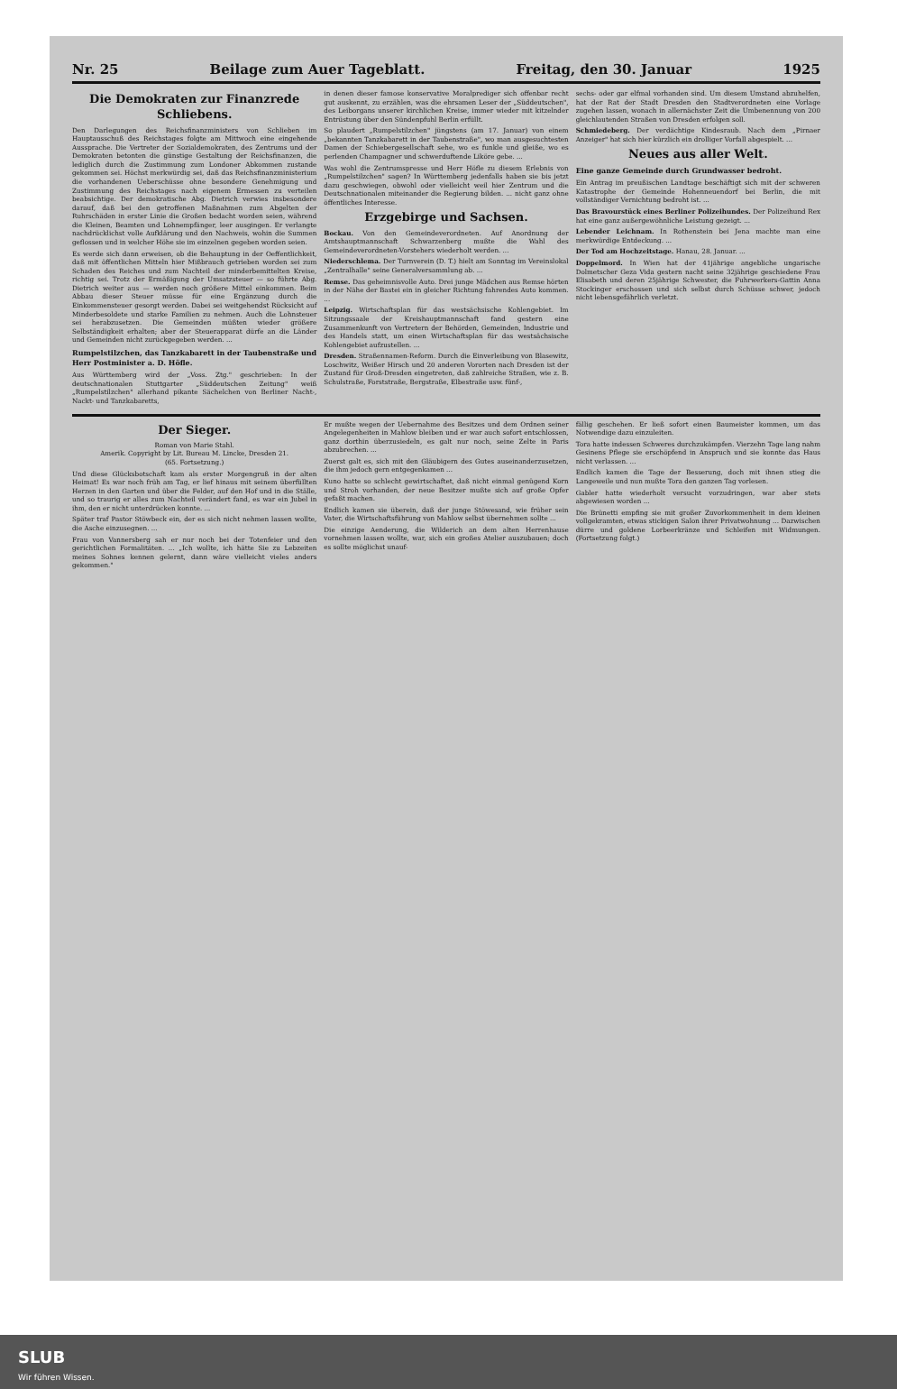Nr. 25 Beilage zum Auer Tageblatt. Freitag, den 30. Januar 1925
Die Demokraten zur Finanzrede Schliebens.
Den Darlegungen des Reichsfinanzministers von Schlieben im Hauptausschuß des Reichstages folgte am Mittwoch eine eingehende Aussprache. Die Vertreter der Sozialdemokraten, des Zentrums und der Demokraten betonten die günstige Gestaltung der Reichsfinanzen, die lediglich durch die Zustimmung zum Londoner Abkommen zustande gekommen sei. Höchst merkwürdig sei, daß das Reichsfinanzministerium die vorhandenen Ueberschüsse ohne besondere Genehmigung und Zustimmung des Reichstages nach eigenem Ermessen zu verteilen beabsichtige. Der demokratische Abg. Dietrich verwies insbesondere darauf, daß bei den getroffenen Maßnahmen zum Abgelten der Ruhrschäden in erster Linie die Großen bedacht worden seien, während die Kleinen, Beamten und Lohnempfänger, leer ausgingen. Er verlangte nachdrücklichst volle Aufklärung und den Nachweis, wohin die Summen geflossen und in welcher Höhe sie im einzelnen gegeben worden seien.
Es werde sich dann erweisen, ob die Behauptung in der Oeffentlichkeit, daß mit öffentlichen Mitteln hier Mißbrauch getrieben worden sei zum Schaden des Reiches und zum Nachteil der minderbemittelten Kreise, richtig sei. Trotz der Ermäßigung der Umsatzsteuer — so führte Abg. Dietrich weiter aus — werden noch größere Mittel einkommen. Beim Abbau dieser Steuer müsse für eine Ergänzung durch die Einkommensteuer gesorgt werden. Dabei sei weitgehendst Rücksicht auf Minderbesoldete und starke Familien zu nehmen. Auch die Lohnsteuer sei herabzusetzen. Die Gemeinden müßten wieder größere Selbständigkeit erhalten; aber der Steuerapparat dürfe an die Länder und Gemeinden nicht zurückgegeben werden. ...
Rumpelstilzchen, das Tanzkabarett in der Taubenstraße und Herr Postminister a. D. Höfle.
Aus Württemberg wird der „Voss. Ztg." geschrieben: In der deutschnationalen Stuttgarter „Süddeutschen Zeitung" weiß „Rumpelstilzchen" allerhand pikante Sächelchen von Berliner Nacht-, Nackt- und Tanzkabaretts,
in denen dieser famose konservative Moralprediger sich offenbar recht gut auskennt, zu erzählen, was die ehrsamen Leser der „Süddeutschen", des Leiborgans unserer kirchlichen Kreise, immer wieder mit kitzelnder Entrüstung über den Sündenpfuhl Berlin erfüllt.
So plaudert „Rumpelstilzchen" jüngstens (am 17. Januar) von einem „bekannten Tanzkabarett in der Taubenstraße", wo man ausgesuchtesten Damen der Schiebergesellschaft sehe, wo es funkle und gleiße, wo es perlenden Champagner und schwerduftende Liköre gebe. ...
Was wohl die Zentrumspresse und Herr Höfle zu diesem Erlebnis von „Rumpelstilzchen" sagen? In Württemberg jedenfalls haben sie bis jetzt dazu geschwiegen, obwohl oder vielleicht weil hier Zentrum und die Deutschnationalen miteinander die Regierung bilden. ... nicht ganz ohne öffentliches Interesse.
Erzgebirge und Sachsen.
Bockau. Von den Gemeindeverordneten. Auf Anordnung der Amtshauptmannschaft Schwarzenberg mußte die Wahl des Gemeindeverordneten-Vorstehers wiederholt werden. ...
Niederschlema. Der Turnverein (D. T.) hielt am Sonntag im Vereinslokal „Zentralhalle" seine Generalversammlung ab. ...
Remse. Das geheimnisvolle Auto. Drei junge Mädchen aus Remse hörten in der Nähe der Bastei ein in gleicher Richtung fahrendes Auto kommen. ...
Leipzig. Wirtschaftsplan für das westsächsische Kohlengebiet. Im Sitzungssaale der Kreishauptmannschaft fand gestern eine Zusammenkunft von Vertretern der Behörden, Gemeinden, Industrie und des Handels statt, um einen Wirtschaftsplan für das westsächsische Kohlengebiet aufzustellen. ...
Dresden. Straßennamen-Reform. Durch die Einverleibung von Blasewitz, Loschwitz, Weißer Hirsch und 20 anderen Vororten nach Dresden ist der Zustand für Groß-Dresden eingetreten, daß zahlreiche Straßen, wie z. B. Schulstraße, Forststraße, Bergstraße, Elbestraße usw. fünf-,
sechs- oder gar elfmal vorhanden sind. Um diesem Umstand abzuhelfen, hat der Rat der Stadt Dresden den Stadtverordneten eine Vorlage zugehen lassen, wonach in allernächster Zeit die Umbenennung von 200 gleichlautenden Straßen von Dresden erfolgen soll.
Schmiedeberg. Der verdächtige Kindesraub. Nach dem „Pirnaer Anzeiger" hat sich hier kürzlich ein drolliger Vorfall abgespielt. ...
Neues aus aller Welt.
Eine ganze Gemeinde durch Grundwasser bedroht.
Ein Antrag im preußischen Landtage beschäftigt sich mit der schweren Katastrophe der Gemeinde Hohenneuendorf bei Berlin, die mit vollständiger Vernichtung bedroht ist. ...
Das Bravourstück eines Berliner Polizeihundes. Der Polizeihund Rex hat eine ganz außergewöhnliche Leistung gezeigt. ...
Lebender Leichnam. In Rothenstein bei Jena machte man eine merkwürdige Entdeckung. ...
Der Tod am Hochzeitstage. Hanau, 28. Januar. ...
Doppelmord. In Wien hat der 41jährige angebliche ungarische Dolmetscher Geza Vida gestern nacht seine 32jährige geschiedene Frau Elisabeth und deren 25jährige Schwester, die Fuhrwerkers-Gattin Anna Stockinger erschossen und sich selbst durch Schüsse schwer, jedoch nicht lebensgefährlich verletzt.
Der Sieger.
Roman von Marie Stahl.
Amerik. Copyright by Lit. Bureau M. Lincke, Dresden 21.
(65. Fortsetzung.)
Und diese Glücksbotschaft kam als erster Morgengruß in der alten Heimat! Es war noch früh am Tag, er lief hinaus mit seinem überfüllten Herzen in den Garten und über die Felder, auf den Hof und in die Ställe, und so traurig er alles zum Nachteil verändert fand, es war ein Jubel in ihm, den er nicht unterdrücken konnte. ...
Später traf Pastor Stöwbeck ein, der es sich nicht nehmen lassen wollte, die Asche einzusegnen. ...
Frau von Vannersberg sah er nur noch bei der Totenfeier und den gerichtlichen Formalitäten. ... „Ich wollte, ich hätte Sie zu Lebzeiten meines Sohnes kennen gelernt, dann wäre vielleicht vieles anders gekommen."
Er mußte wegen der Uebernahme des Besitzes und dem Ordnen seiner Angelegenheiten in Mahlow bleiben und er war auch sofort entschlossen, ganz dorthin überzusiedeln, es galt nur noch, seine Zelte in Paris abzubrechen. ...
Zuerst galt es, sich mit den Gläubigern des Gutes auseinanderzusetzen, die ihm jedoch gern entgegenkamen ...
Kuno hatte so schlecht gewirtschaftet, daß nicht einmal genügend Korn und Stroh vorhanden, der neue Besitzer mußte sich auf große Opfer gefaßt machen.
Endlich kamen sie überein, daß der junge Stöwesand, wie früher sein Vater, die Wirtschaftsführung von Mahlow selbst übernehmen sollte ...
Die einzige Aenderung, die Wilderich an dem alten Herrenhause vornehmen lassen wollte, war, sich ein großes Atelier auszubauen; doch es sollte möglichst unauf-
fällig geschehen. Er ließ sofort einen Baumeister kommen, um das Notwendige dazu einzuleiten.
Tora hatte indessen Schweres durchzukämpfen. Vierzehn Tage lang nahm Gesinens Pflege sie erschöpfend in Anspruch und sie konnte das Haus nicht verlassen. ...
Endlich kamen die Tage der Besserung, doch mit ihnen stieg die Langeweile und nun mußte Tora den ganzen Tag vorlesen.
Gabler hatte wiederholt versucht vorzudringen, war aber stets abgewiesen worden ...
Die Brünetti empfing sie mit großer Zuvorkommenheit in dem kleinen vollgekramten, etwas stickigen Salon ihrer Privatwohnung ... Dazwischen dürre und goldene Lorbeerkränze und Schleifen mit Widmungen. (Fortsetzung folgt.)
SLUB
Wir führen Wissen.